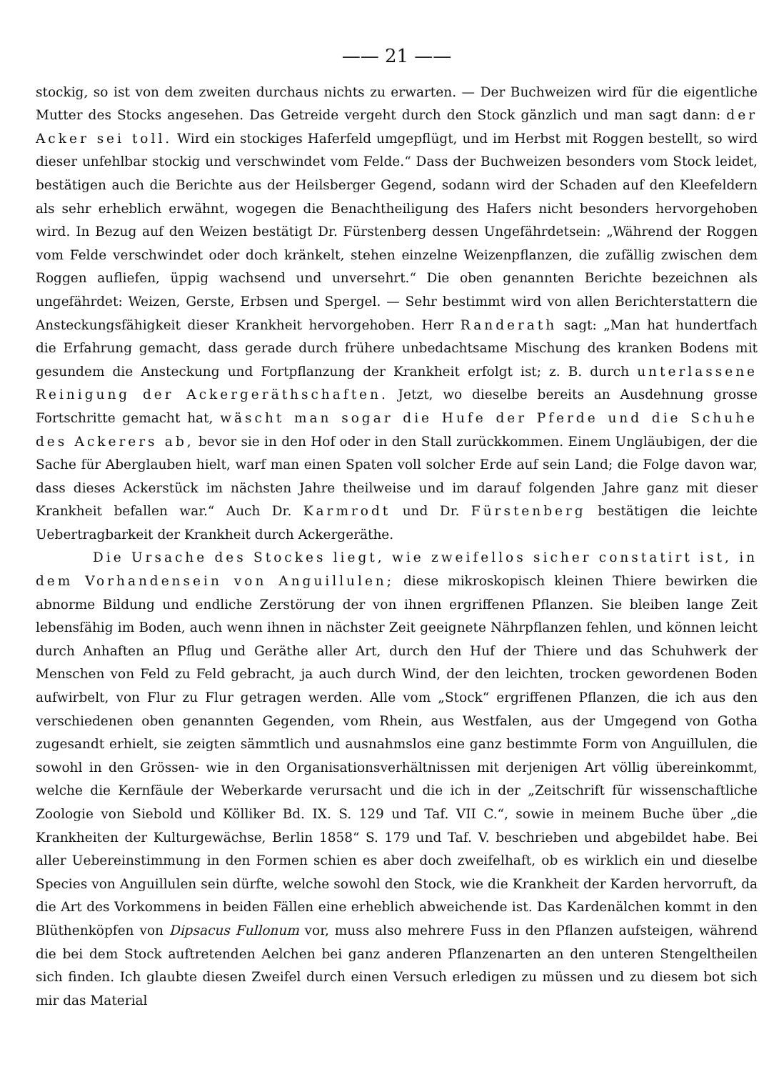—— 21 ——
stockig, so ist von dem zweiten durchaus nichts zu erwarten. — Der Buchweizen wird für die eigentliche Mutter des Stocks angesehen. Das Getreide vergeht durch den Stock gänzlich und man sagt dann: der Acker sei toll. Wird ein stockiges Haferfeld umgepflügt, und im Herbst mit Roggen bestellt, so wird dieser unfehlbar stockig und verschwindet vom Felde.“ Dass der Buchweizen besonders vom Stock leidet, bestätigen auch die Berichte aus der Heilsberger Gegend, sodann wird der Schaden auf den Kleefeldern als sehr erheblich erwähnt, wogegen die Benachtheiligung des Hafers nicht besonders hervorgehoben wird. In Bezug auf den Weizen bestätigt Dr. Fürstenberg dessen Ungefährdetsein: „Während der Roggen vom Felde verschwindet oder doch kränkelt, stehen einzelne Weizenpflanzen, die zufällig zwischen dem Roggen aufliefen, üppig wachsend und unversehrt.“ Die oben genannten Berichte bezeichnen als ungefährdet: Weizen, Gerste, Erbsen und Spergel. — Sehr bestimmt wird von allen Berichterstattern die Ansteckungsfähigkeit dieser Krankheit hervorgehoben. Herr Randerath sagt: „Man hat hundertfach die Erfahrung gemacht, dass gerade durch frühere unbedachtsame Mischung des kranken Bodens mit gesundem die Ansteckung und Fortpflanzung der Krankheit erfolgt ist; z. B. durch unterlassene Reinigung der Ackergeräthschaften. Jetzt, wo dieselbe bereits an Ausdehnung grosse Fortschritte gemacht hat, wäscht man sogar die Hufe der Pferde und die Schuhe des Ackerers ab, bevor sie in den Hof oder in den Stall zurückkommen. Einem Ungläubigen, der die Sache für Aberglauben hielt, warf man einen Spaten voll solcher Erde auf sein Land; die Folge davon war, dass dieses Ackerstück im nächsten Jahre theilweise und im darauf folgenden Jahre ganz mit dieser Krankheit befallen war.“ Auch Dr. Karmrodt und Dr. Fürstenberg bestätigen die leichte Uebertragbarkeit der Krankheit durch Ackergeräthe.
Die Ursache des Stockes liegt, wie zweifellos sicher constatirt ist, in dem Vorhandensein von Anguillulen; diese mikroskopisch kleinen Thiere bewirken die abnorme Bildung und endliche Zerstörung der von ihnen ergriffenen Pflanzen. Sie bleiben lange Zeit lebensfähig im Boden, auch wenn ihnen in nächster Zeit geeignete Nährpflanzen fehlen, und können leicht durch Anhaften an Pflug und Geräthe aller Art, durch den Huf der Thiere und das Schuhwerk der Menschen von Feld zu Feld gebracht, ja auch durch Wind, der den leichten, trocken gewordenen Boden aufwirbelt, von Flur zu Flur getragen werden. Alle vom „Stock“ ergriffenen Pflanzen, die ich aus den verschiedenen oben genannten Gegenden, vom Rhein, aus Westfalen, aus der Umgegend von Gotha zugesandt erhielt, sie zeigten sämmtlich und ausnahmslos eine ganz bestimmte Form von Anguillulen, die sowohl in den Grössen- wie in den Organisationsverhältnissen mit derjenigen Art völlig übereinkommt, welche die Kernfäule der Weberkarde verursacht und die ich in der „Zeitschrift für wissenschaftliche Zoologie von Siebold und Kölliker Bd. IX. S. 129 und Taf. VII C.“, sowie in meinem Buche über „die Krankheiten der Kulturgewächse, Berlin 1858“ S. 179 und Taf. V. beschrieben und abgebildet habe. Bei aller Uebereinstimmung in den Formen schien es aber doch zweifelhaft, ob es wirklich ein und dieselbe Species von Anguillulen sein dürfte, welche sowohl den Stock, wie die Krankheit der Karden hervorruft, da die Art des Vorkommens in beiden Fällen eine erheblich abweichende ist. Das Kardenälchen kommt in den Blüthenköpfen von Dipsacus Fullonum vor, muss also mehrere Fuss in den Pflanzen aufsteigen, während die bei dem Stock auftretenden Aelchen bei ganz anderen Pflanzenarten an den unteren Stengeltheilen sich finden. Ich glaubte diesen Zweifel durch einen Versuch erledigen zu müssen und zu diesem bot sich mir das Material